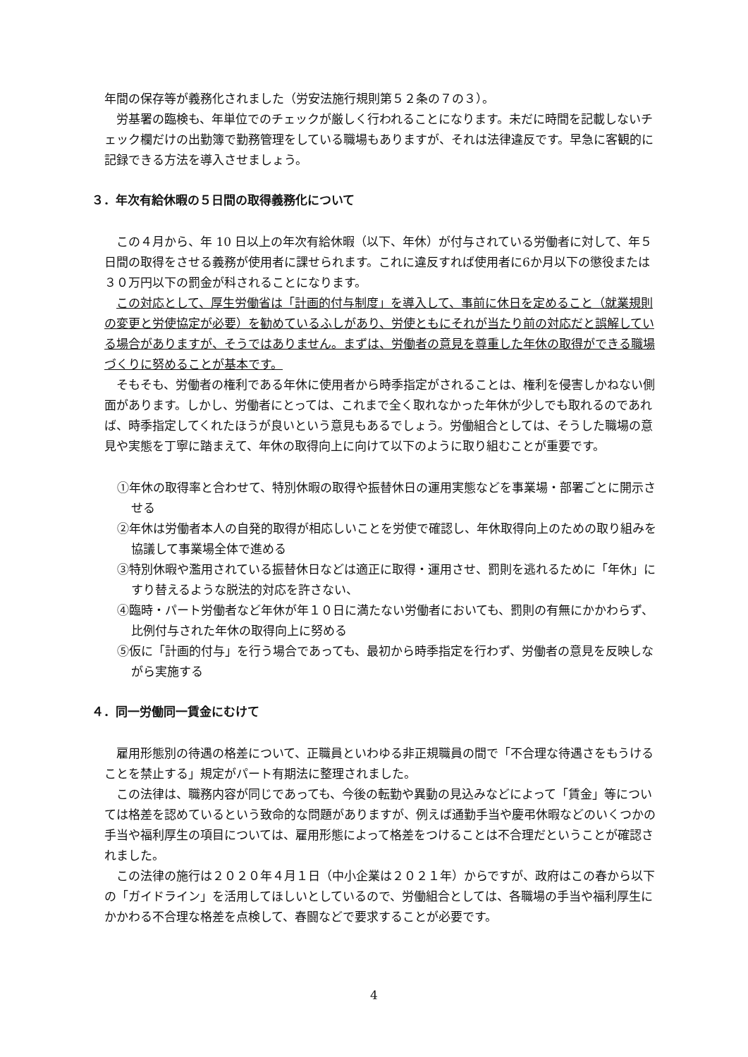年間の保存等が義務化されました（労安法施行規則第５２条の７の３）。
労基署の臨検も、年単位でのチェックが厳しく行われることになります。未だに時間を記載しないチェック欄だけの出勤簿で勤務管理をしている職場もありますが、それは法律違反です。早急に客観的に記録できる方法を導入させましょう。
３．年次有給休暇の５日間の取得義務化について
この４月から、年 10 日以上の年次有給休暇（以下、年休）が付与されている労働者に対して、年５日間の取得をさせる義務が使用者に課せられます。これに違反すれば使用者に6か月以下の懲役または３０万円以下の罰金が科されることになります。
この対応として、厚生労働省は「計画的付与制度」を導入して、事前に休日を定めること（就業規則の変更と労使協定が必要）を勧めているふしがあり、労使ともにそれが当たり前の対応だと誤解している場合がありますが、そうではありません。まずは、労働者の意見を尊重した年休の取得ができる職場づくりに努めることが基本です。
そもそも、労働者の権利である年休に使用者から時季指定がされることは、権利を侵害しかねない側面があります。しかし、労働者にとっては、これまで全く取れなかった年休が少しでも取れるのであれば、時季指定してくれたほうが良いという意見もあるでしょう。労働組合としては、そうした職場の意見や実態を丁寧に踏まえて、年休の取得向上に向けて以下のように取り組むことが重要です。
①年休の取得率と合わせて、特別休暇の取得や振替休日の運用実態などを事業場・部署ごとに開示させる
②年休は労働者本人の自発的取得が相応しいことを労使で確認し、年休取得向上のための取り組みを協議して事業場全体で進める
③特別休暇や濫用されている振替休日などは適正に取得・運用させ、罰則を逃れるために「年休」にすり替えるような脱法的対応を許さない、
④臨時・パート労働者など年休が年１０日に満たない労働者においても、罰則の有無にかかわらず、比例付与された年休の取得向上に努める
⑤仮に「計画的付与」を行う場合であっても、最初から時季指定を行わず、労働者の意見を反映しながら実施する
４．同一労働同一賃金にむけて
雇用形態別の待遇の格差について、正職員といわゆる非正規職員の間で「不合理な待遇さをもうけることを禁止する」規定がパート有期法に整理されました。
この法律は、職務内容が同じであっても、今後の転勤や異動の見込みなどによって「賃金」等については格差を認めているという致命的な問題がありますが、例えば通勤手当や慶弔休暇などのいくつかの手当や福利厚生の項目については、雇用形態によって格差をつけることは不合理だということが確認されました。
この法律の施行は２０２０年４月１日（中小企業は２０２１年）からですが、政府はこの春から以下の「ガイドライン」を活用してほしいとしているので、労働組合としては、各職場の手当や福利厚生にかかわる不合理な格差を点検して、春闘などで要求することが必要です。
4